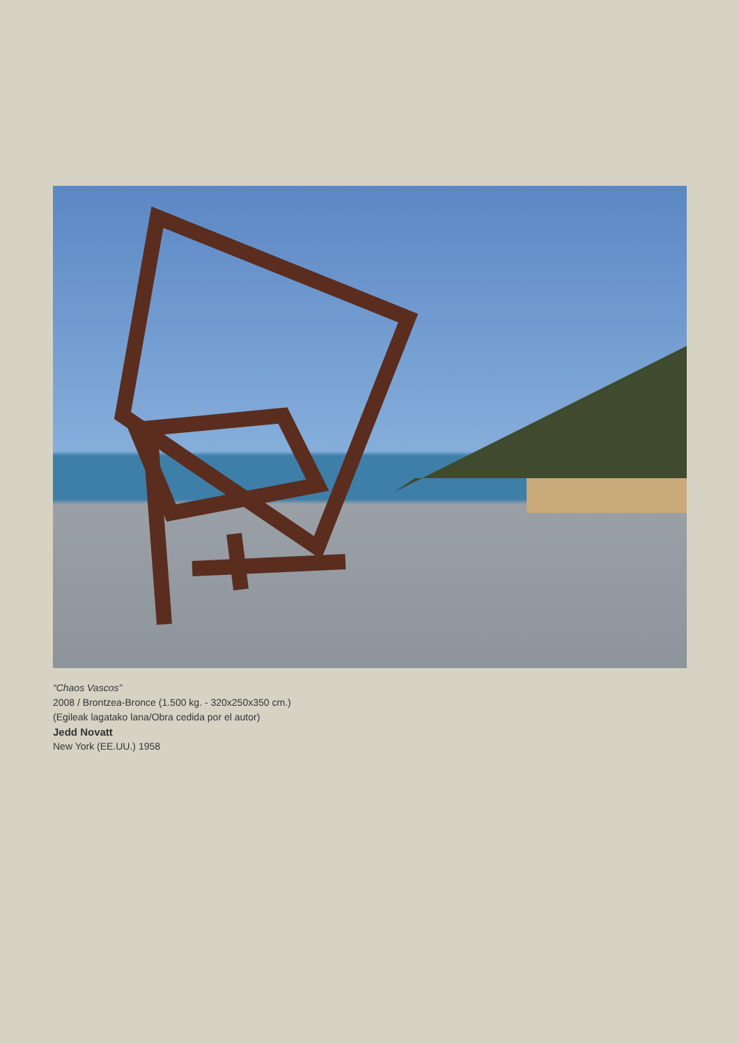“Chaos Vascos”
2008 / Brontzea-Bronce (1.500 kg. - 320x250x350 cm.)
(Egileak lagatako lana/Obra cedida por el autor)
Jedd Novatt
New York (EE.UU.) 1958